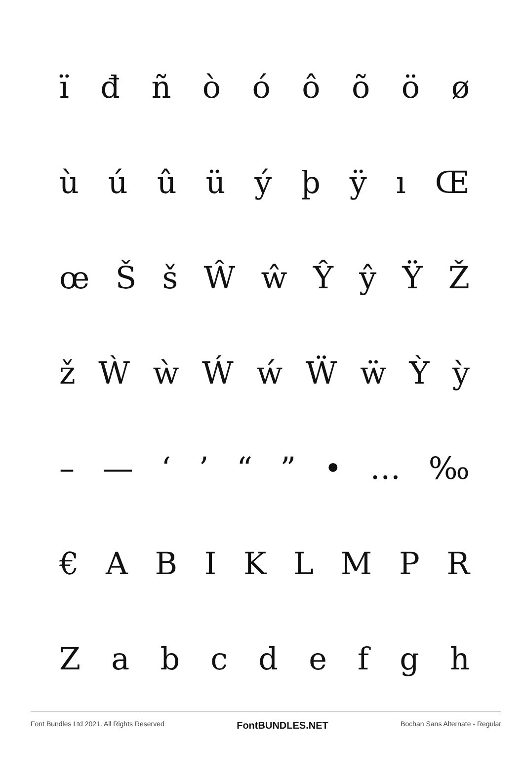ïđñòóôõöø
ùúûüýþÿıŒ
œŠšŴŵŶŷŸŽ
žẀẁẂẃẄẅỲỳ
– — ‘’ “” • … ‰
€ ABIKLMPR
Zabcdefgh
Font Bundles Ltd 2021. All Rights Reserved FontBUNDLES.NET Bochan Sans Alternate - Regular